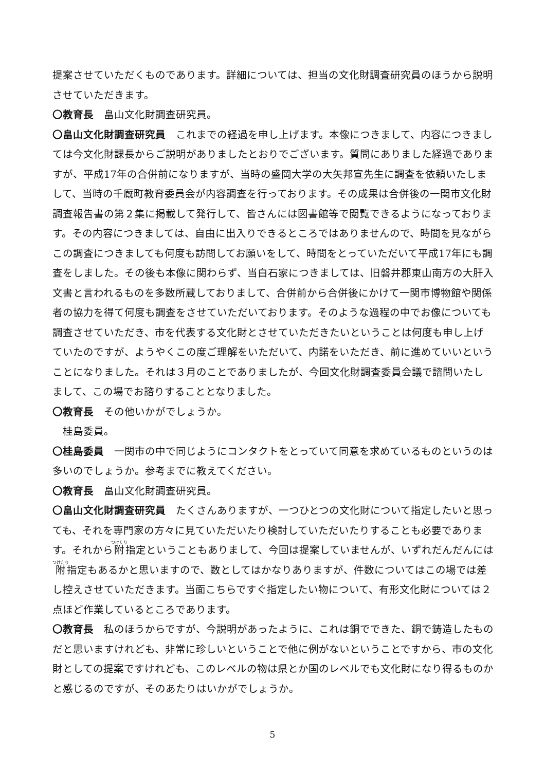提案させていただくものであります。詳細については、担当の文化財調査研究員のほうから説明させていただきます。
〇教育長　畠山文化財調査研究員。
〇畠山文化財調査研究員　これまでの経過を申し上げます。本像につきまして、内容につきましては今文化財課長からご説明がありましたとおりでございます。質問にありました経過でありますが、平成17年の合併前になりますが、当時の盛岡大学の大矢邦宣先生に調査を依頼いたしまして、当時の千厩町教育委員会が内容調査を行っております。その成果は合併後の一関市文化財調査報告書の第２集に掲載して発行して、皆さんには図書館等で閲覧できるようになっております。その内容につきましては、自由に出入りできるところではありませんので、時間を見ながらこの調査につきましても何度も訪問してお願いをして、時間をとっていただいて平成17年にも調査をしました。その後も本像に関わらず、当白石家につきましては、旧磐井郡東山南方の大肝入文書と言われるものを多数所蔵しておりまして、合併前から合併後にかけて一関市博物館や関係者の協力を得て何度も調査をさせていただいております。そのような過程の中でお像についても調査させていただき、市を代表する文化財とさせていただきたいということは何度も申し上げていたのですが、ようやくこの度ご理解をいただいて、内諾をいただき、前に進めていいということになりました。それは３月のことでありましたが、今回文化財調査委員会議で諮問いたしまして、この場でお諮りすることとなりました。
〇教育長　その他いかがでしょうか。
　桂島委員。
〇桂島委員　一関市の中で同じようにコンタクトをとっていて同意を求めているものというのは多いのでしょうか。参考までに教えてください。
〇教育長　畠山文化財調査研究員。
〇畠山文化財調査研究員　たくさんありますが、一つひとつの文化財について指定したいと思っても、それを専門家の方々に見ていただいたり検討していただいたりすることも必要であります。それから附指定ということもありまして、今回は提案していませんが、いずれだんだんには附指定もあるかと思いますので、数としてはかなりありますが、件数についてはこの場では差し控えさせていただきます。当面こちらですぐ指定したい物について、有形文化財については２点ほど作業しているところであります。
〇教育長　私のほうからですが、今説明があったように、これは銅でできた、銅で鋳造したものだと思いますけれども、非常に珍しいということで他に例がないということですから、市の文化財としての提案ですけれども、このレベルの物は県とか国のレベルでも文化財になり得るものかと感じるのですが、そのあたりはいかがでしょうか。
5